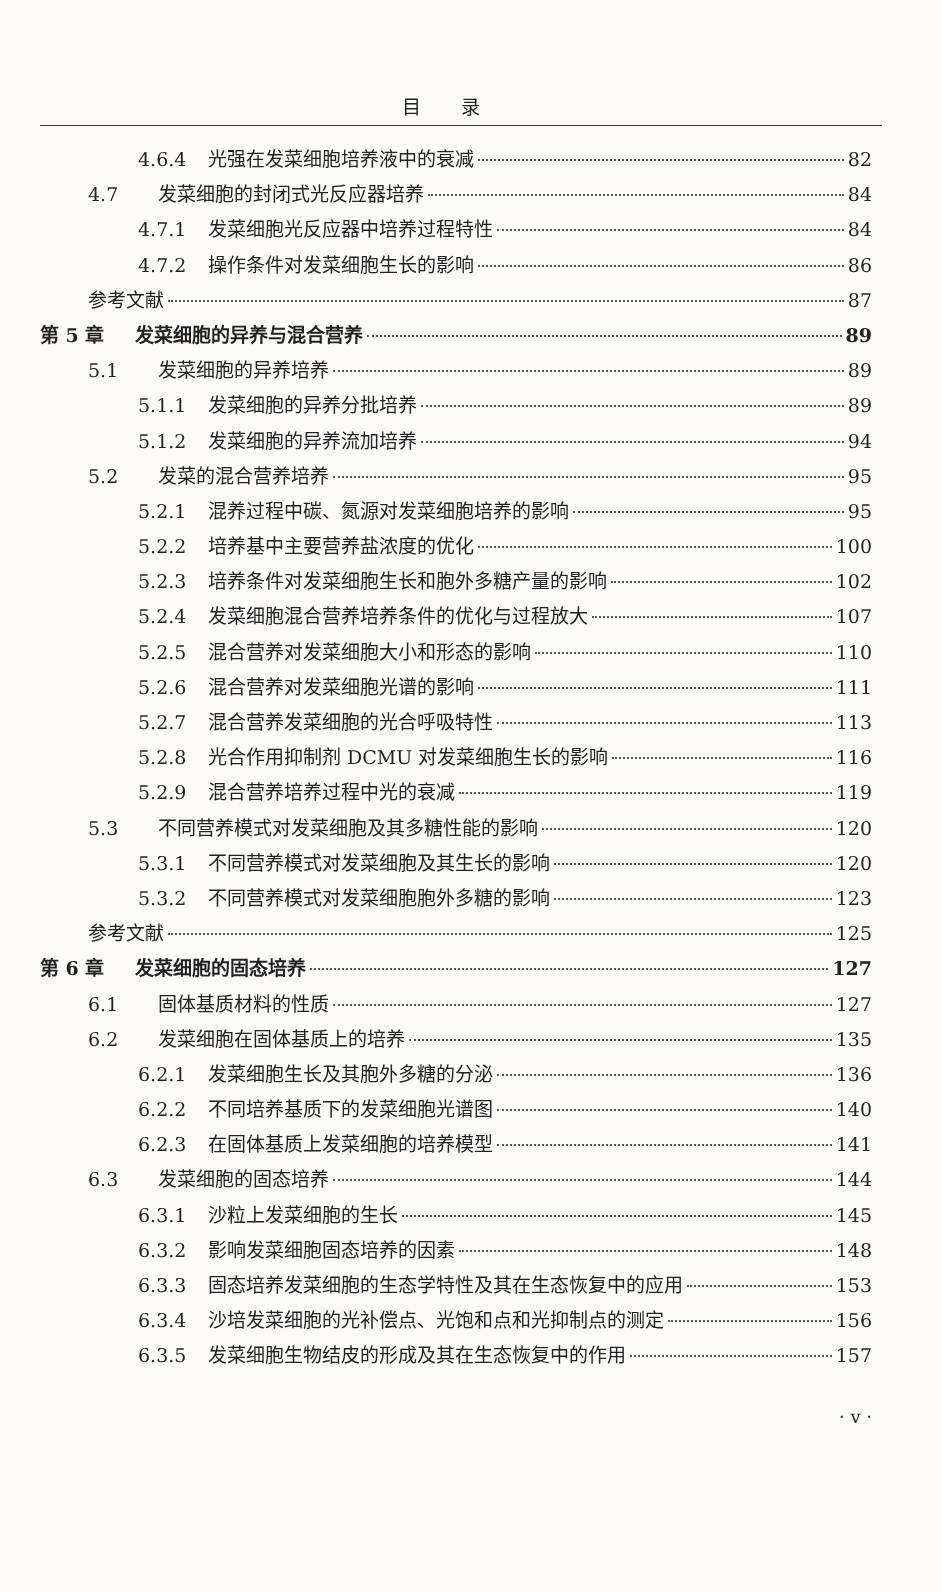目录
4.6.4 光强在发菜细胞培养液中的衰减 82
4.7 发菜细胞的封闭式光反应器培养 84
4.7.1 发菜细胞光反应器中培养过程特性 84
4.7.2 操作条件对发菜细胞生长的影响 86
参考文献 87
第 5 章 发菜细胞的异养与混合营养 89
5.1 发菜细胞的异养培养 89
5.1.1 发菜细胞的异养分批培养 89
5.1.2 发菜细胞的异养流加培养 94
5.2 发菜的混合营养培养 95
5.2.1 混养过程中碳、氮源对发菜细胞培养的影响 95
5.2.2 培养基中主要营养盐浓度的优化 100
5.2.3 培养条件对发菜细胞生长和胞外多糖产量的影响 102
5.2.4 发菜细胞混合营养培养条件的优化与过程放大 107
5.2.5 混合营养对发菜细胞大小和形态的影响 110
5.2.6 混合营养对发菜细胞光谱的影响 111
5.2.7 混合营养发菜细胞的光合呼吸特性 113
5.2.8 光合作用抑制剂 DCMU 对发菜细胞生长的影响 116
5.2.9 混合营养培养过程中光的衰减 119
5.3 不同营养模式对发菜细胞及其多糖性能的影响 120
5.3.1 不同营养模式对发菜细胞及其生长的影响 120
5.3.2 不同营养模式对发菜细胞胞外多糖的影响 123
参考文献 125
第 6 章 发菜细胞的固态培养 127
6.1 固体基质材料的性质 127
6.2 发菜细胞在固体基质上的培养 135
6.2.1 发菜细胞生长及其胞外多糖的分泌 136
6.2.2 不同培养基质下的发菜细胞光谱图 140
6.2.3 在固体基质上发菜细胞的培养模型 141
6.3 发菜细胞的固态培养 144
6.3.1 沙粒上发菜细胞的生长 145
6.3.2 影响发菜细胞固态培养的因素 148
6.3.3 固态培养发菜细胞的生态学特性及其在生态恢复中的应用 153
6.3.4 沙培发菜细胞的光补偿点、光饱和点和光抑制点的测定 156
6.3.5 发菜细胞生物结皮的形成及其在生态恢复中的作用 157
· v ·